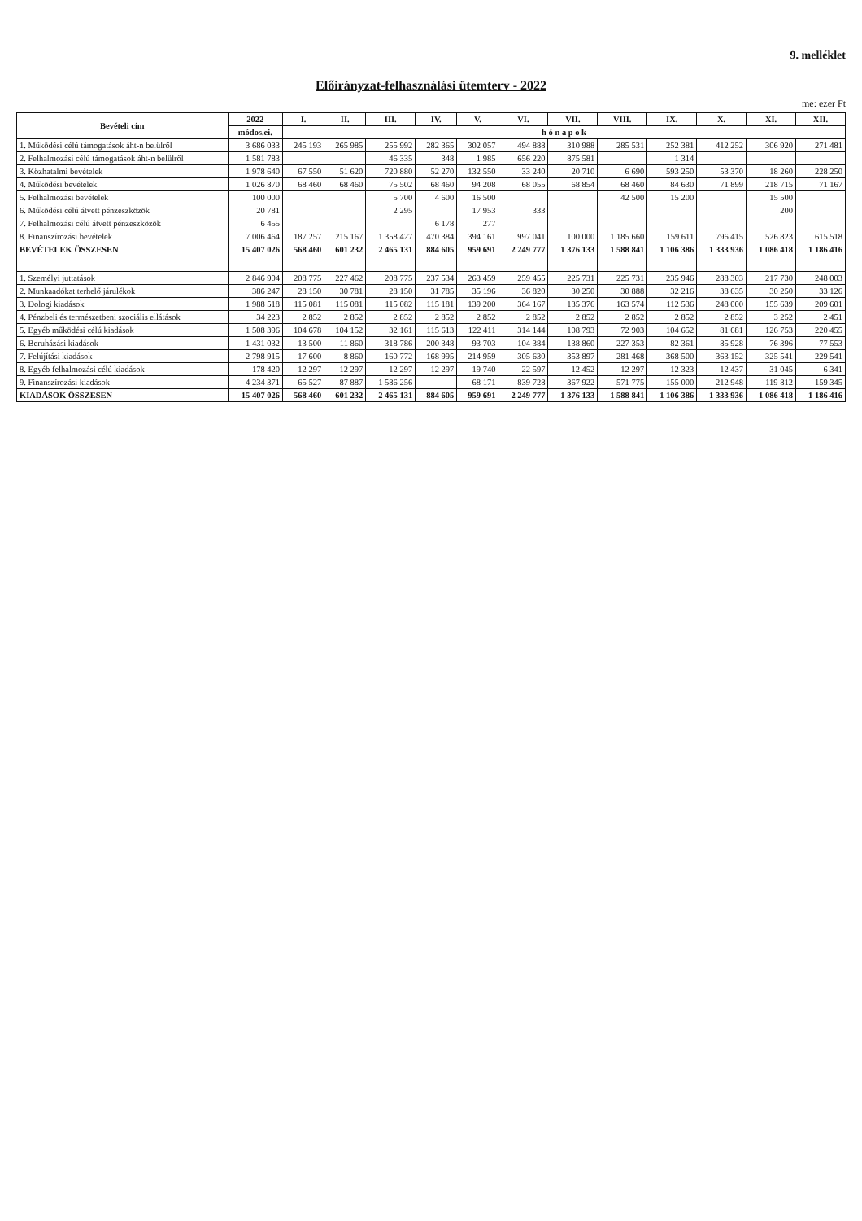9. melléklet
Előirányzat-felhasználási ütemterv - 2022
me: ezer Ft
| Bevételi cím | 2022 | I. | II. | III. | IV. | V. | VI. | VII. | VIII. | IX. | X. | XI. | XII. |
| --- | --- | --- | --- | --- | --- | --- | --- | --- | --- | --- | --- | --- | --- |
| | módos.ei. | h ó n a p o k | | | | | | | | | | | |
| 1. Működési célú támogatások áht-n belülről | 3 686 033 | 245 193 | 265 985 | 255 992 | 282 365 | 302 057 | 494 888 | 310 988 | 285 531 | 252 381 | 412 252 | 306 920 | 271 481 |
| 2. Felhalmozási célú támogatások áht-n belülről | 1 581 783 | | | 46 335 | 348 | 1 985 | 656 220 | 875 581 | | 1 314 | | | |
| 3. Közhatalmi bevételek | 1 978 640 | 67 550 | 51 620 | 720 880 | 52 270 | 132 550 | 33 240 | 20 710 | 6 690 | 593 250 | 53 370 | 18 260 | 228 250 |
| 4. Működési bevételek | 1 026 870 | 68 460 | 68 460 | 75 502 | 68 460 | 94 208 | 68 055 | 68 854 | 68 460 | 84 630 | 71 899 | 218 715 | 71 167 |
| 5. Felhalmozási bevételek | 100 000 | | | 5 700 | 4 600 | 16 500 | | | 42 500 | 15 200 | | 15 500 | |
| 6. Működési célú átvett pénzeszközök | 20 781 | | | 2 295 | | 17 953 | 333 | | | | | 200 | |
| 7. Felhalmozási célú átvett pénzeszközök | 6 455 | | | | 6 178 | 277 | | | | | | | |
| 8. Finanszírozási bevételek | 7 006 464 | 187 257 | 215 167 | 1 358 427 | 470 384 | 394 161 | 997 041 | 100 000 | 1 185 660 | 159 611 | 796 415 | 526 823 | 615 518 |
| BEVÉTELEK ÖSSZESEN | 15 407 026 | 568 460 | 601 232 | 2 465 131 | 884 605 | 959 691 | 2 249 777 | 1 376 133 | 1 588 841 | 1 106 386 | 1 333 936 | 1 086 418 | 1 186 416 |
| 1. Személyi juttatások | 2 846 904 | 208 775 | 227 462 | 208 775 | 237 534 | 263 459 | 259 455 | 225 731 | 225 731 | 235 946 | 288 303 | 217 730 | 248 003 |
| 2. Munkaadókat terhelő járulékok | 386 247 | 28 150 | 30 781 | 28 150 | 31 785 | 35 196 | 36 820 | 30 250 | 30 888 | 32 216 | 38 635 | 30 250 | 33 126 |
| 3. Dologi kiadások | 1 988 518 | 115 081 | 115 081 | 115 082 | 115 181 | 139 200 | 364 167 | 135 376 | 163 574 | 112 536 | 248 000 | 155 639 | 209 601 |
| 4. Pénzbeli és természetbeni szociális ellátások | 34 223 | 2 852 | 2 852 | 2 852 | 2 852 | 2 852 | 2 852 | 2 852 | 2 852 | 2 852 | 2 852 | 3 252 | 2 451 |
| 5. Egyéb működési célú kiadások | 1 508 396 | 104 678 | 104 152 | 32 161 | 115 613 | 122 411 | 314 144 | 108 793 | 72 903 | 104 652 | 81 681 | 126 753 | 220 455 |
| 6. Beruházási kiadások | 1 431 032 | 13 500 | 11 860 | 318 786 | 200 348 | 93 703 | 104 384 | 138 860 | 227 353 | 82 361 | 85 928 | 76 396 | 77 553 |
| 7. Felújítási kiadások | 2 798 915 | 17 600 | 8 860 | 160 772 | 168 995 | 214 959 | 305 630 | 353 897 | 281 468 | 368 500 | 363 152 | 325 541 | 229 541 |
| 8. Egyéb felhalmozási célú kiadások | 178 420 | 12 297 | 12 297 | 12 297 | 12 297 | 19 740 | 22 597 | 12 452 | 12 297 | 12 323 | 12 437 | 31 045 | 6 341 |
| 9. Finanszírozási kiadások | 4 234 371 | 65 527 | 87 887 | 1 586 256 | | 68 171 | 839 728 | 367 922 | 571 775 | 155 000 | 212 948 | 119 812 | 159 345 |
| KIADÁSOK ÖSSZESEN | 15 407 026 | 568 460 | 601 232 | 2 465 131 | 884 605 | 959 691 | 2 249 777 | 1 376 133 | 1 588 841 | 1 106 386 | 1 333 936 | 1 086 418 | 1 186 416 |